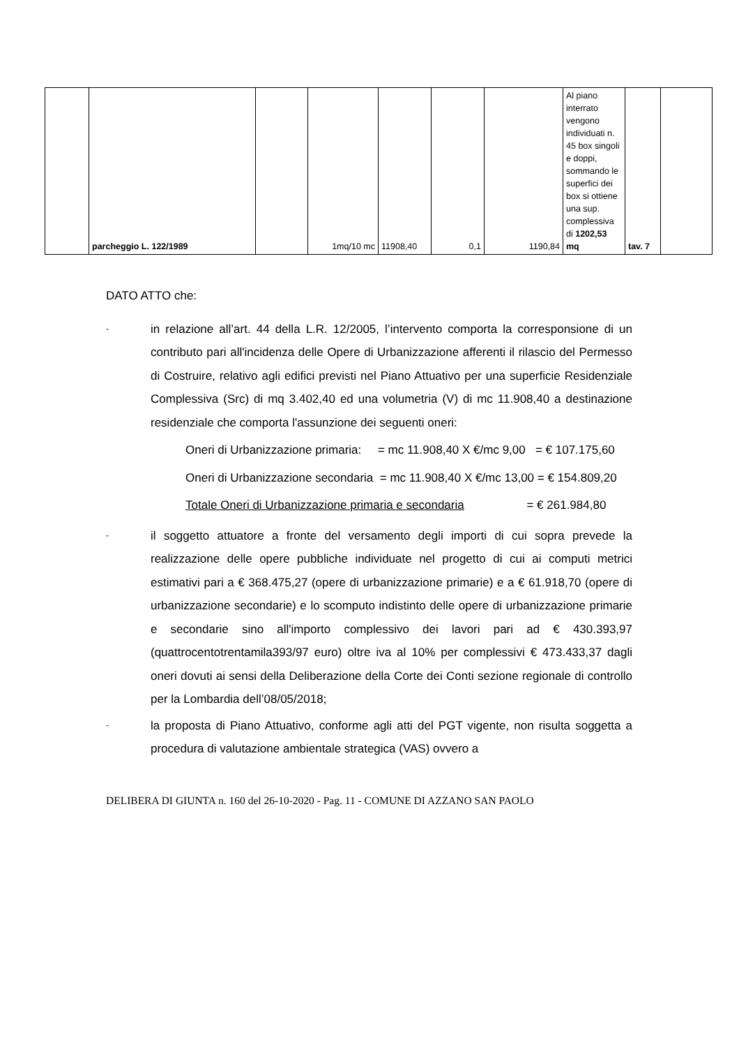| | parcheggio L. 122/1989 | | 1mq/10 mc | 11908,40 | 0,1 | 1190,84 | Al piano interrato vengono individuati n. 45 box singoli e doppi, sommando le superfici dei box si ottiene una sup. complessiva di 1202,53 mq | tav. 7 | |
DATO ATTO che:
-
in relazione all’art. 44 della L.R. 12/2005, l’intervento comporta la corresponsione di un contributo pari all'incidenza delle Opere di Urbanizzazione afferenti il rilascio del Permesso di Costruire, relativo agli edifici previsti nel Piano Attuativo per una superficie Residenziale Complessiva (Src) di mq 3.402,40 ed una volumetria (V) di mc 11.908,40 a destinazione residenziale che comporta l'assunzione dei seguenti oneri:
Oneri di Urbanizzazione primaria: = mc 11.908,40 X €/mc 9,00 = € 107.175,60
Oneri di Urbanizzazione secondaria = mc 11.908,40 X €/mc 13,00 = € 154.809,20
Totale Oneri di Urbanizzazione primaria e secondaria = € 261.984,80
-
il soggetto attuatore a fronte del versamento degli importi di cui sopra prevede la realizzazione delle opere pubbliche individuate nel progetto di cui ai computi metrici estimativi pari a € 368.475,27 (opere di urbanizzazione primarie) e a € 61.918,70 (opere di urbanizzazione secondarie) e lo scomputo indistinto delle opere di urbanizzazione primarie e secondarie sino all'importo complessivo dei lavori pari ad € 430.393,97 (quattrocentotrentamila393/97 euro) oltre iva al 10% per complessivi € 473.433,37 dagli oneri dovuti ai sensi della Deliberazione della Corte dei Conti sezione regionale di controllo per la Lombardia dell’08/05/2018;
-
la proposta di Piano Attuativo, conforme agli atti del PGT vigente, non risulta soggetta a procedura di valutazione ambientale strategica (VAS) ovvero a
DELIBERA DI GIUNTA n. 160 del 26-10-2020 - Pag. 11 - COMUNE DI AZZANO SAN PAOLO